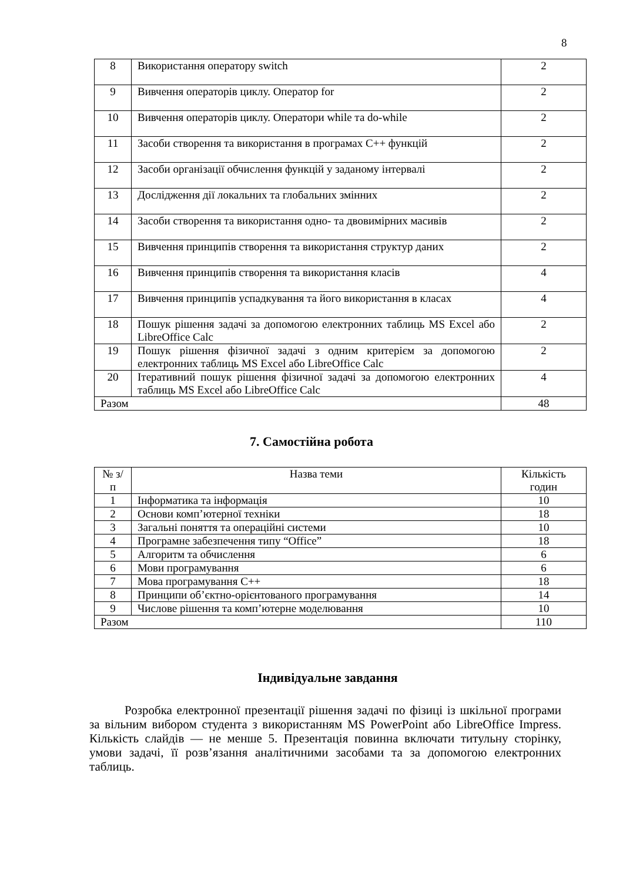8
| 8 | Використання оператору switch | 2 |
| 9 | Вивчення операторів циклу. Оператор for | 2 |
| 10 | Вивчення операторів циклу. Оператори while та do-while | 2 |
| 11 | Засоби створення та використання в програмах C++ функцій | 2 |
| 12 | Засоби організації обчислення функцій у заданому інтервалі | 2 |
| 13 | Дослідження дії локальних та глобальних змінних | 2 |
| 14 | Засоби створення та використання одно- та двовимірних масивів | 2 |
| 15 | Вивчення принципів створення та використання структур даних | 2 |
| 16 | Вивчення принципів створення та використання класів | 4 |
| 17 | Вивчення принципів успадкування та його використання в класах | 4 |
| 18 | Пошук рішення задачі за допомогою електронних таблиць MS Excel або LibreOffice Calc | 2 |
| 19 | Пошук рішення фізичної задачі з одним критерієм за допомогою електронних таблиць MS Excel або LibreOffice Calc | 2 |
| 20 | Ітеративний пошук рішення фізичної задачі за допомогою електронних таблиць MS Excel або LibreOffice Calc | 4 |
| Разом | | 48 |
7. Самостійна робота
| № з/п | Назва теми | Кількість годин |
| --- | --- | --- |
| 1 | Інформатика та інформація | 10 |
| 2 | Основи комп’ютерної техніки | 18 |
| 3 | Загальні поняття та операційні системи | 10 |
| 4 | Програмне забезпечення типу “Office” | 18 |
| 5 | Алгоритм та обчислення | 6 |
| 6 | Мови програмування | 6 |
| 7 | Мова програмування C++ | 18 |
| 8 | Принципи об’єктно-орієнтованого програмування | 14 |
| 9 | Числове рішення та комп’ютерне моделювання | 10 |
| Разом | | 110 |
Індивідуальне завдання
Розробка електронної презентації рішення задачі по фізиці із шкільної програми за вільним вибором студента з використанням MS PowerPoint або LibreOffice Impress. Кількість слайдів — не менше 5. Презентація повинна включати титульну сторінку, умови задачі, її розв’язання аналітичними засобами та за допомогою електронних таблиць.